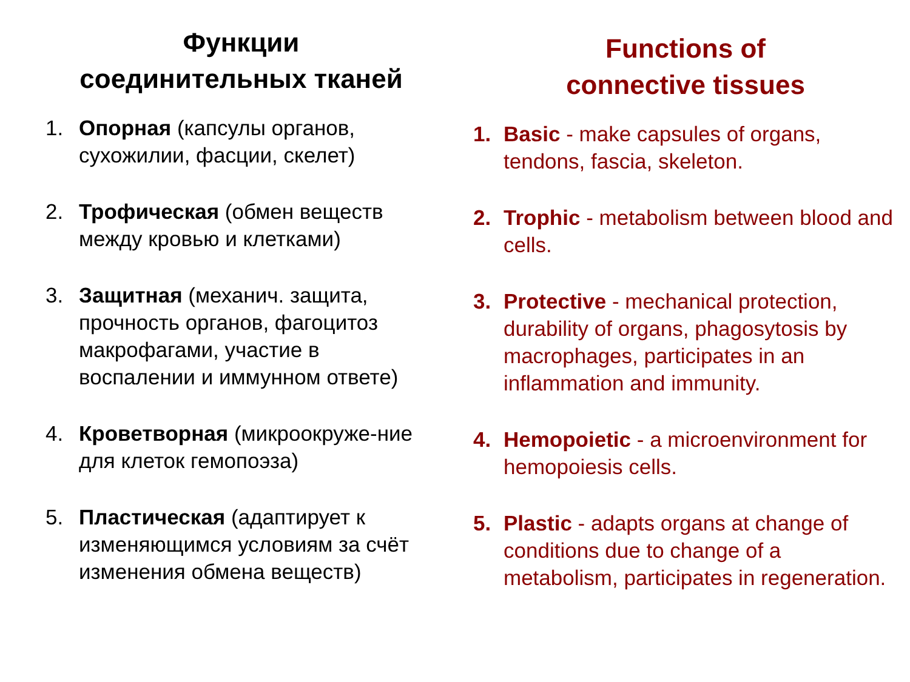Функции
соединительных тканей
1. Опорная (капсулы органов, сухожилии, фасции, скелет)
2. Трофическая (обмен веществ между кровью и клетками)
3. Защитная (механич. защита, прочность органов, фагоцитоз макрофагами, участие в воспалении и иммунном ответе)
4. Кроветворная (микроокруже-ние для клеток гемопоэза)
5. Пластическая (адаптирует к изменяющимся условиям за счёт изменения обмена веществ)
Functions of
connective tissues
1. Basic - make capsules of organs, tendons, fascia, skeleton.
2. Trophic - metabolism between blood and cells.
3. Protective - mechanical protection, durability of organs, phagosytosis by macrophages, participates in an inflammation and immunity.
4. Hemopoietic - a microenvironment for hemopoiesis cells.
5. Plastic - adapts organs at change of conditions due to change of a metabolism, participates in regeneration.